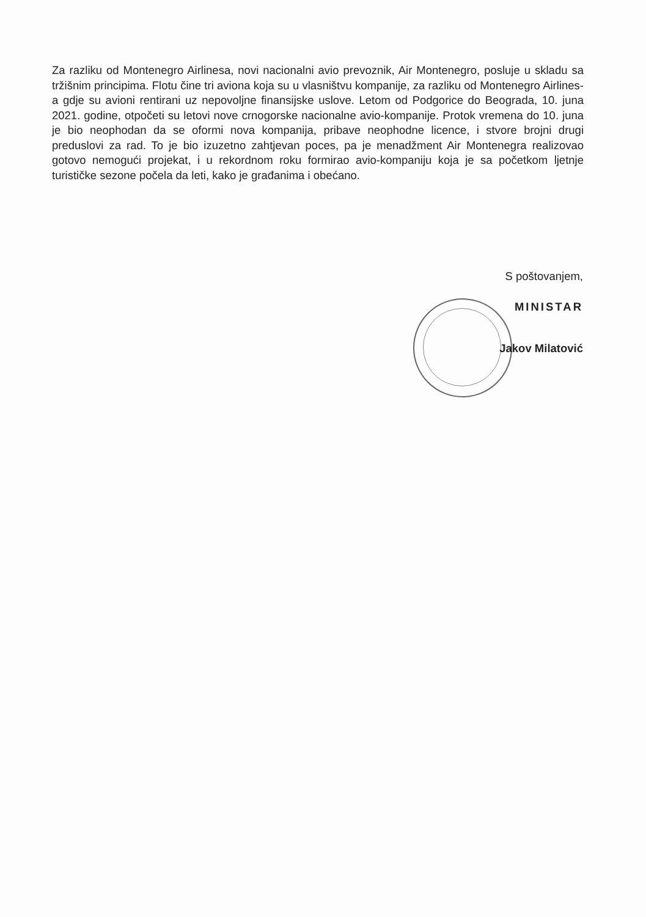Za razliku od Montenegro Airlinesa, novi nacionalni avio prevoznik, Air Montenegro, posluje u skladu sa tržišnim principima. Flotu čine tri aviona koja su u vlasništvu kompanije, za razliku od Montenegro Airlines-a gdje su avioni rentirani uz nepovoljne finansijske uslove. Letom od Podgorice do Beograda, 10. juna 2021. godine, otpočeti su letovi nove crnogorske nacionalne avio-kompanije. Protok vremena do 10. juna je bio neophodan da se oformi nova kompanija, pribave neophodne licence, i stvore brojni drugi preduslovi za rad. To je bio izuzetno zahtjevan poces, pa je menadžment Air Montenegra realizovao gotovo nemogući projekat, i u rekordnom roku formirao avio-kompaniju koja je sa početkom ljetnje turističke sezone počela da leti, kako je građanima i obećano.
S poštovanjem,
MINISTAR
Jakov Milatović